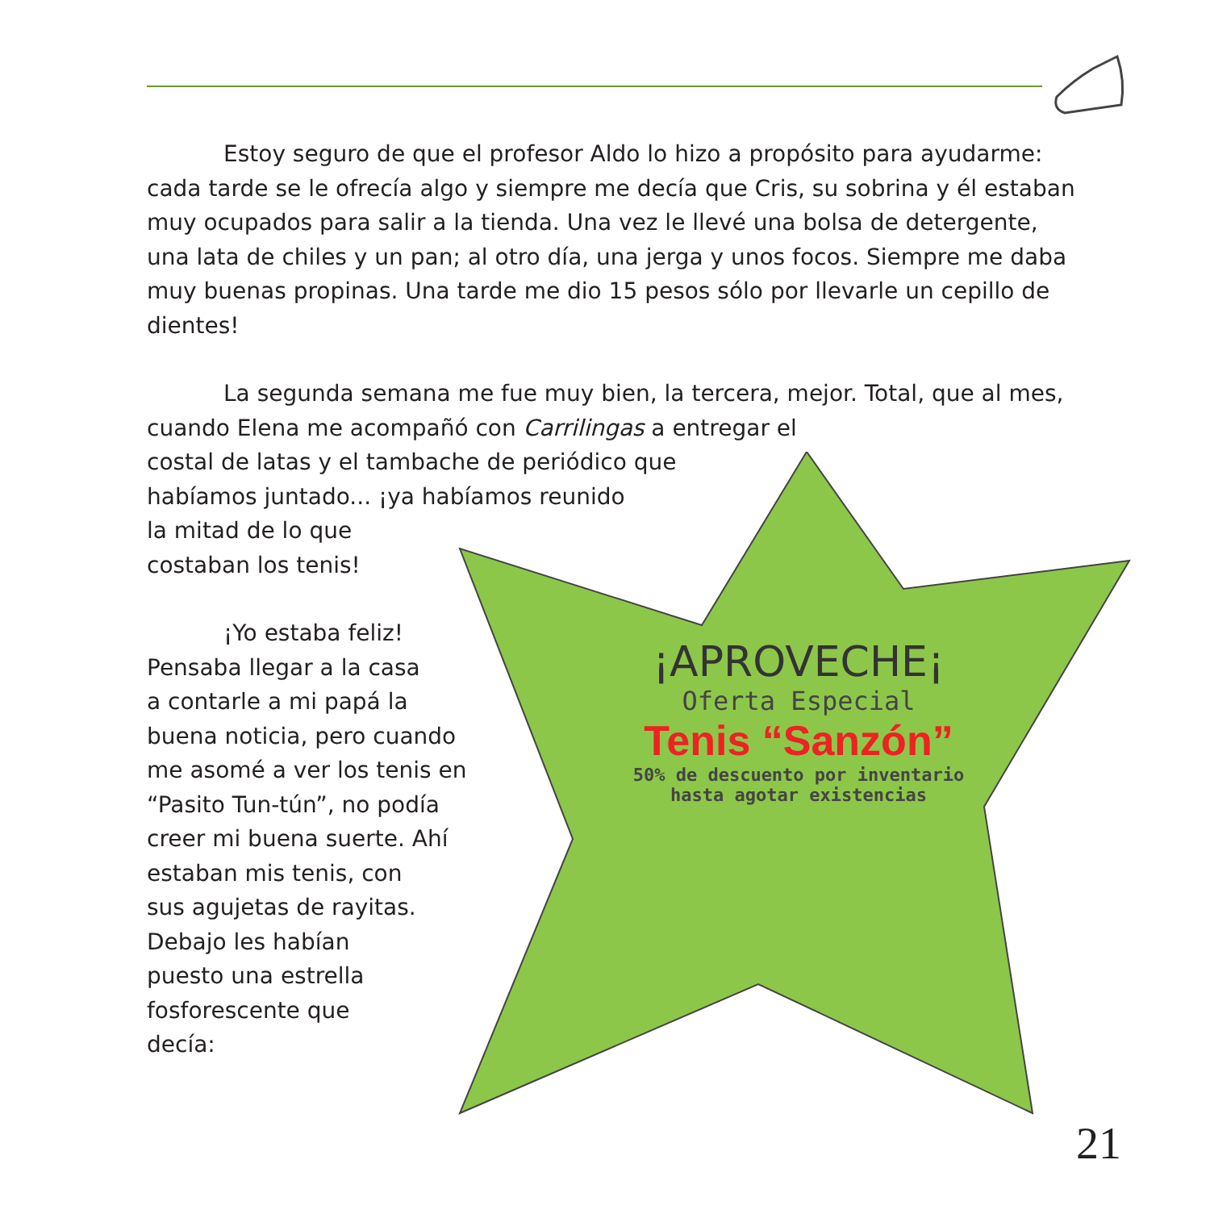¡APROVECHE¡
Oferta Especial
Tenis “Sanzón”
50% de descuento por inventario
hasta agotar existencias
Estoy seguro de que el profesor Aldo lo hizo a propósito para ayudarme: cada tarde se le ofrecía algo y siempre me decía que Cris, su sobrina y él estaban muy ocupados para salir a la tienda. Una vez le llevé una bolsa de detergente, una lata de chiles y un pan; al otro día, una jerga y unos focos. Siempre me daba muy buenas propinas. Una tarde me dio 15 pesos sólo por llevarle un cepillo de dientes!
La segunda semana me fue muy bien, la tercera, mejor. Total, que al mes, cuando Elena me acompañó con Carrilingas a entregar el
costal de latas y el tambache de periódico que
habíamos juntado... ¡ya habíamos reunido
la mitad de lo que
costaban los tenis!
¡Yo estaba feliz!
Pensaba llegar a la casa
a contarle a mi papá la
buena noticia, pero cuando
me asomé a ver los tenis en
“Pasito Tun-tún”, no podía
creer mi buena suerte. Ahí
estaban mis tenis, con
sus agujetas de rayitas.
Debajo les habían
puesto una estrella
fosforescente que
decía:
21